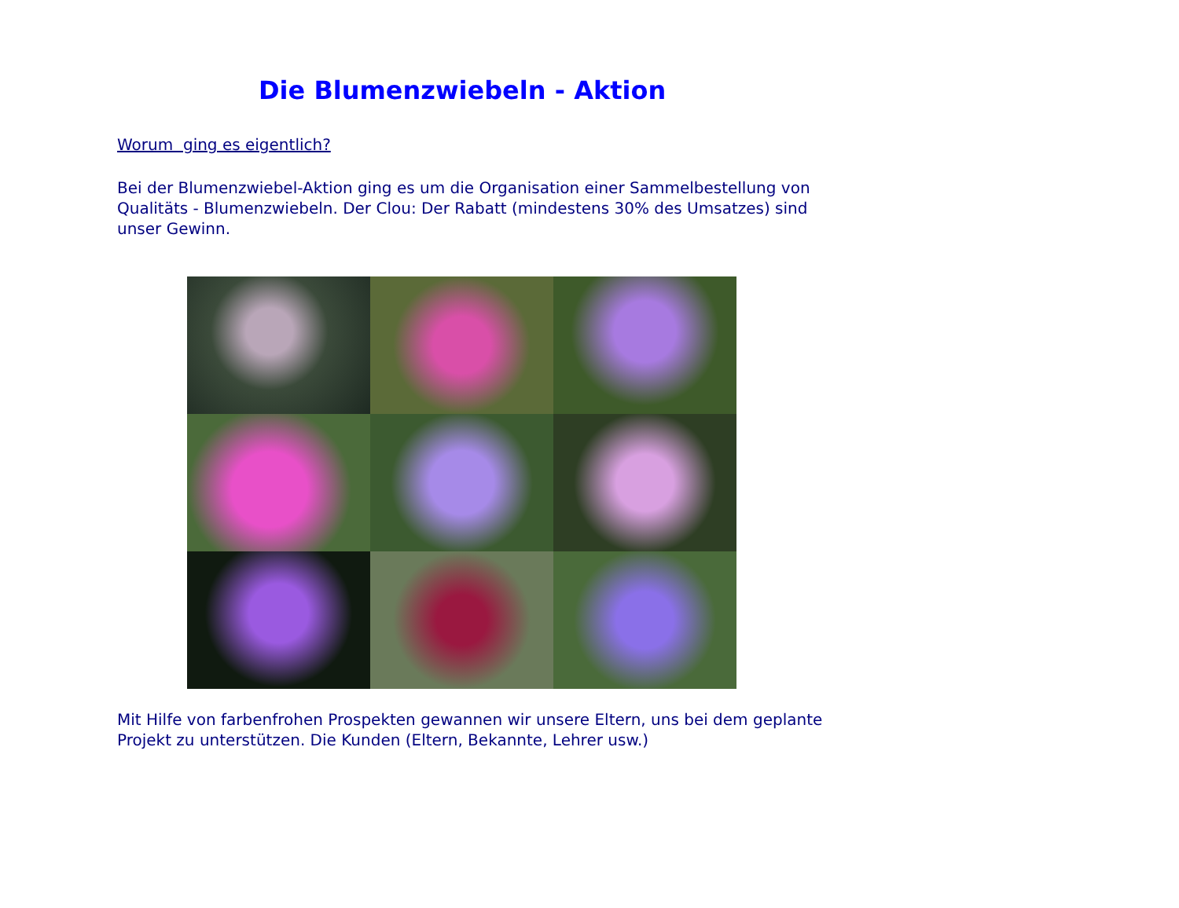Die Blumenzwiebeln - Aktion
Worum ging es eigentlich?
Bei der Blumenzwiebel-Aktion ging es um die Organisation einer Sammelbestellung von Qualitäts - Blumenzwiebeln. Der Clou: Der Rabatt (mindestens 30% des Umsatzes) sind unser Gewinn.
Mit Hilfe von farbenfrohen Prospekten gewannen wir unsere Eltern, uns bei dem geplante Projekt zu unterstützen. Die Kunden (Eltern, Bekannte, Lehrer usw.)